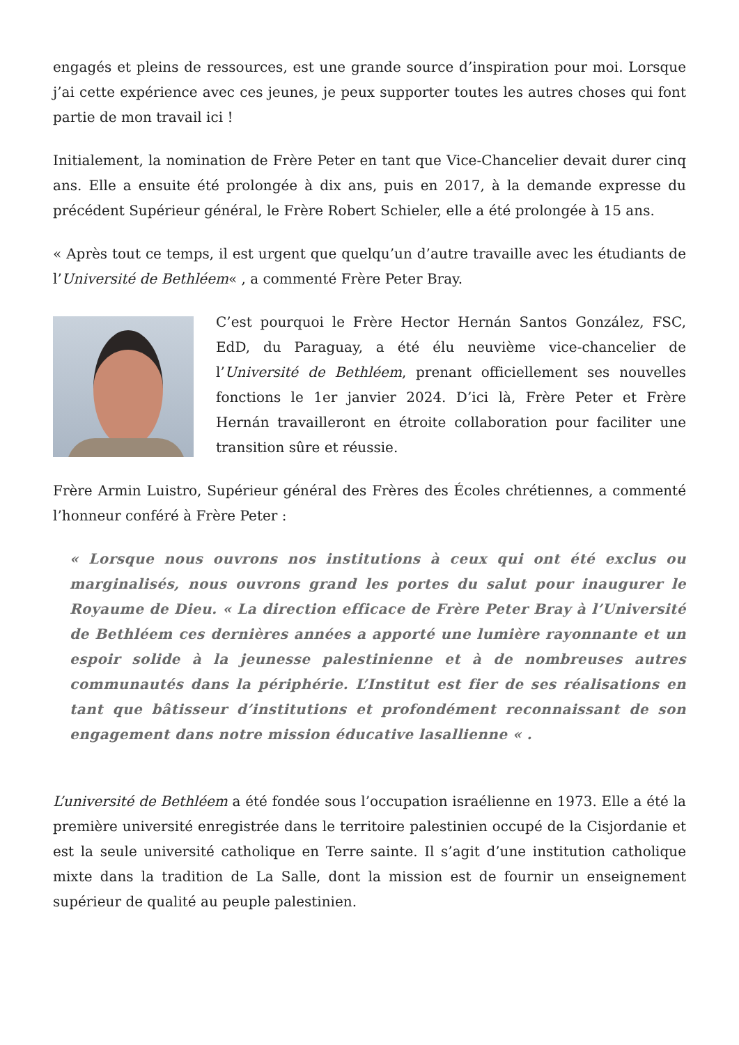engagés et pleins de ressources, est une grande source d’inspiration pour moi. Lorsque j’ai cette expérience avec ces jeunes, je peux supporter toutes les autres choses qui font partie de mon travail ici !
Initialement, la nomination de Frère Peter en tant que Vice-Chancelier devait durer cinq ans. Elle a ensuite été prolongée à dix ans, puis en 2017, à la demande expresse du précédent Supérieur général, le Frère Robert Schieler, elle a été prolongée à 15 ans.
« Après tout ce temps, il est urgent que quelqu’un d’autre travaille avec les étudiants de l’Université de Bethléem« , a commenté Frère Peter Bray.
C’est pourquoi le Frère Hector Hernán Santos González, FSC, EdD, du Paraguay, a été élu neuvième vice-chancelier de l’Université de Bethléem, prenant officiellement ses nouvelles fonctions le 1er janvier 2024. D’ici là, Frère Peter et Frère Hernán travailleront en étroite collaboration pour faciliter une transition sûre et réussie.
Frère Armin Luistro, Supérieur général des Frères des Écoles chrétiennes, a commenté l’honneur conféré à Frère Peter :
« Lorsque nous ouvrons nos institutions à ceux qui ont été exclus ou marginalisés, nous ouvrons grand les portes du salut pour inaugurer le Royaume de Dieu. « La direction efficace de Frère Peter Bray à l’Université de Bethléem ces dernières années a apporté une lumière rayonnante et un espoir solide à la jeunesse palestinienne et à de nombreuses autres communautés dans la périphérie. L’Institut est fier de ses réalisations en tant que bâtisseur d’institutions et profondément reconnaissant de son engagement dans notre mission éducative lasallienne « .
L’université de Bethléem a été fondée sous l’occupation israélienne en 1973. Elle a été la première université enregistrée dans le territoire palestinien occupé de la Cisjordanie et est la seule université catholique en Terre sainte. Il s’agit d’une institution catholique mixte dans la tradition de La Salle, dont la mission est de fournir un enseignement supérieur de qualité au peuple palestinien.